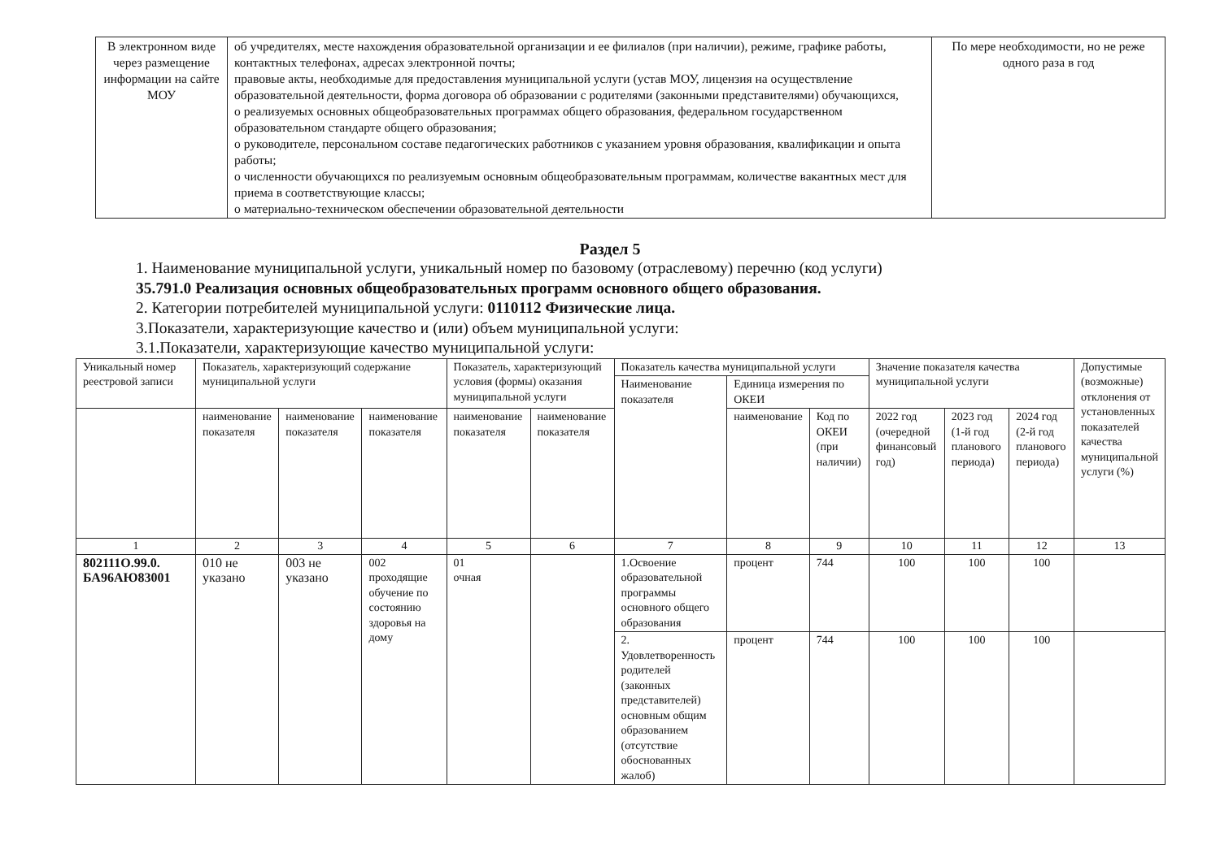| В электронном виде через размещение информации на сайте МОУ | об учредителях, месте нахождения образовательной организации и ее филиалов (при наличии), режиме, графике работы, контактных телефонах, адресах электронной почты; правовые акты, необходимые для предоставления муниципальной услуги (устав МОУ, лицензия на осуществление образовательной деятельности, форма договора об образовании с родителями (законными представителями) обучающихся, о реализуемых основных общеобразовательных программах общего образования, федеральном государственном образовательном стандарте общего образования; о руководителе, персональном составе педагогических работников с указанием уровня образования, квалификации и опыта работы; о численности обучающихся по реализуемым основным общеобразовательным программам, количестве вакантных мест для приема в соответствующие классы; о материально-техническом обеспечении образовательной деятельности | По мере необходимости, но не реже одного раза в год |
Раздел 5
1. Наименование муниципальной услуги, уникальный номер по базовому (отраслевому) перечню (код услуги)
35.791.0 Реализация основных общеобразовательных программ основного общего образования.
2. Категории потребителей муниципальной услуги: 0110112 Физические лица.
3.Показатели, характеризующие качество и (или) объем муниципальной услуги:
3.1.Показатели, характеризующие качество муниципальной услуги:
| Уникальный номер реестровой записи | Показатель, характеризующий содержание муниципальной услуги | | | Показатель, характеризующий условия (формы) оказания муниципальной услуги | | Показатель качества муниципальной услуги | | | Значение показателя качества муниципальной услуги | | | Допустимые (возможные) отклонения от установленных показателей качества муниципальной услуги (%) |
| --- | --- | --- | --- | --- | --- | --- | --- | --- | --- | --- | --- | --- |
| | | | | | | Наименование показателя | Единица измерения по ОКЕИ | | | | | |
| | наименование показателя | наименование показателя | наименование показателя | наименование показателя | наименование показателя | | наименование | Код по ОКЕИ (при наличии) | 2022 год (очередной финансовый год) | 2023 год (1-й год планового периода) | 2024 год (2-й год планового периода) | |
| 1 | 2 | 3 | 4 | 5 | 6 | 7 | 8 | 9 | 10 | 11 | 12 | 13 |
| 802111О.99.0. БА96АЮ83001 | 010 не указано | 003 не указано | 002 проходящие обучение по состоянию здоровья на дому | 01 очная | | 1.Освоение образовательной программы основного общего образования | процент | 744 | 100 | 100 | 100 | |
| | | | | | | 2. Удовлетворенность родителей (законных представителей) основным общим образованием (отсутствие обоснованных жалоб) | процент | 744 | 100 | 100 | 100 | |